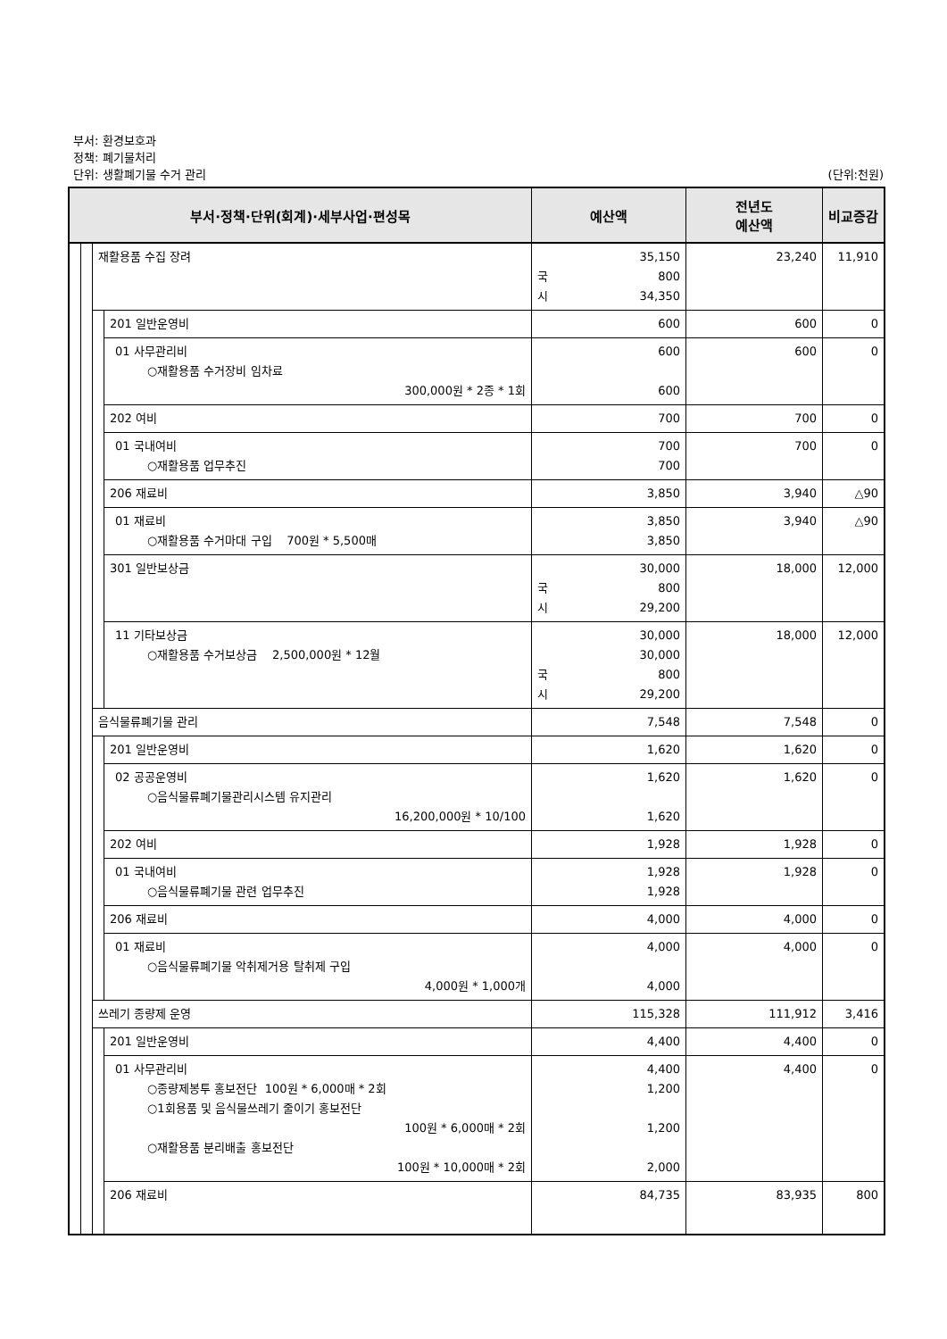부서: 환경보호과
정책: 폐기물처리
단위: 생활폐기물 수거 관리 (단위:천원)
| 부서·정책·단위(회계)·세부사업·편성목 | | | | 예산액 | 전년도 예산액 | 비교증감 |
| --- | --- | --- | --- | --- | --- | --- |
| | | 재활용품 수집 장려 | | 35,150 국 800 시 34,350 | 23,240 | 11,910 |
| | | | 201 일반운영비 | 600 | 600 | 0 |
| | | | 01 사무관리비 ○재활용품 수거장비 임차료 300,000원 * 2종 * 1회 | 600 600 | 600 | 0 |
| | | | 202 여비 | 700 | 700 | 0 |
| | | | 01 국내여비 ○재활용품 업무추진 | 700 700 | 700 | 0 |
| | | | 206 재료비 | 3,850 | 3,940 | △90 |
| | | | 01 재료비 ○재활용품 수거마대 구입 700원 * 5,500매 | 3,850 3,850 | 3,940 | △90 |
| | | | 301 일반보상금 | 30,000 국 800 시 29,200 | 18,000 | 12,000 |
| | | | 11 기타보상금 ○재활용품 수거보상금 2,500,000원 * 12월 | 30,000 30,000 국 800 시 29,200 | 18,000 | 12,000 |
| | | 음식물류폐기물 관리 | | 7,548 | 7,548 | 0 |
| | | | 201 일반운영비 | 1,620 | 1,620 | 0 |
| | | | 02 공공운영비 ○음식물류폐기물관리시스템 유지관리 16,200,000원 * 10/100 | 1,620 1,620 | 1,620 | 0 |
| | | | 202 여비 | 1,928 | 1,928 | 0 |
| | | | 01 국내여비 ○음식물류폐기물 관련 업무추진 | 1,928 1,928 | 1,928 | 0 |
| | | | 206 재료비 | 4,000 | 4,000 | 0 |
| | | | 01 재료비 ○음식물류폐기물 악취제거용 탈취제 구입 4,000원 * 1,000개 | 4,000 4,000 | 4,000 | 0 |
| | | 쓰레기 종량제 운영 | | 115,328 | 111,912 | 3,416 |
| | | | 201 일반운영비 | 4,400 | 4,400 | 0 |
| | | | 01 사무관리비 ○종량제봉투 홍보전단 100원 * 6,000매 * 2회 ○1회용품 및 음식물쓰레기 줄이기 홍보전단 100원 * 6,000매 * 2회 ○재활용품 분리배출 홍보전단 100원 * 10,000매 * 2회 | 4,400 1,200 1,200 2,000 | 4,400 | 0 |
| | | | 206 재료비 | 84,735 | 83,935 | 800 |